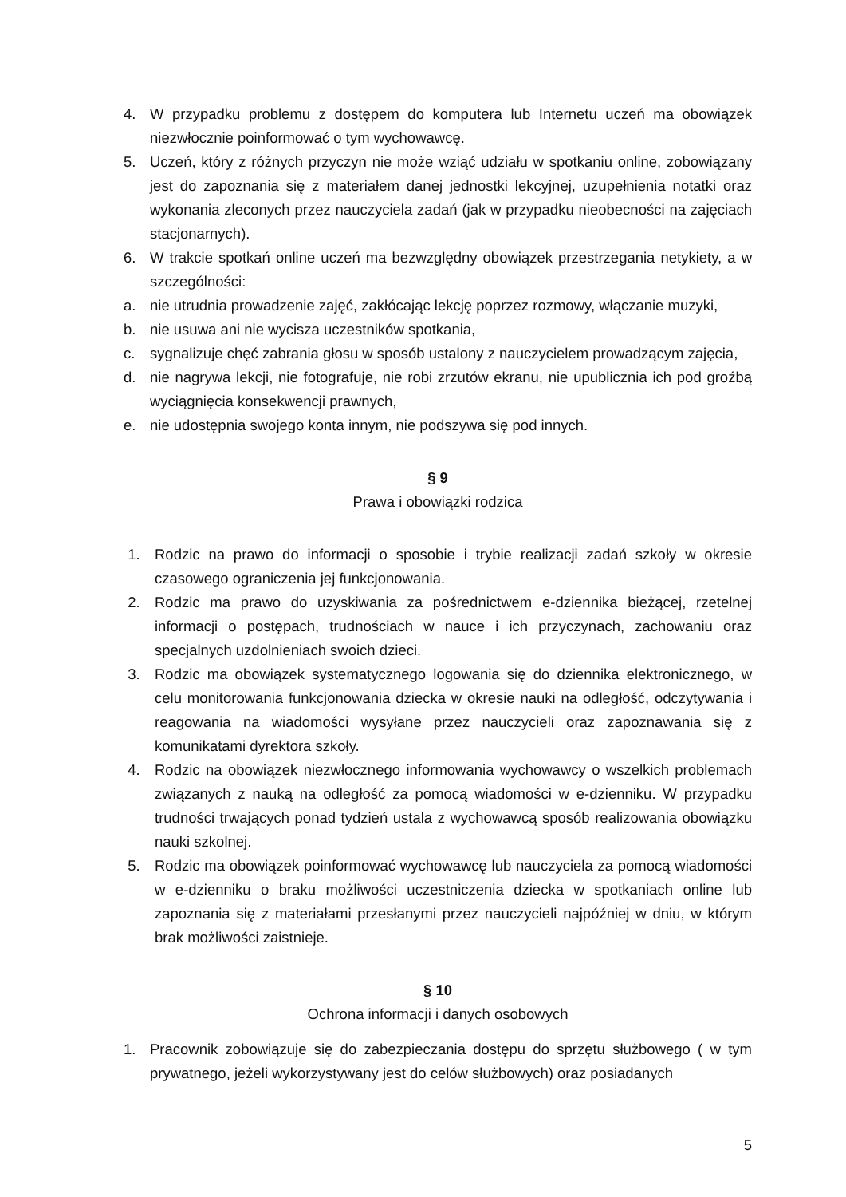4. W przypadku problemu z dostępem do komputera lub Internetu uczeń ma obowiązek niezwłocznie poinformować o tym wychowawcę.
5. Uczeń, który z różnych przyczyn nie może wziąć udziału w spotkaniu online, zobowiązany jest do zapoznania się z materiałem danej jednostki lekcyjnej, uzupełnienia notatki oraz wykonania zleconych przez nauczyciela zadań (jak w przypadku nieobecności na zajęciach stacjonarnych).
6. W trakcie spotkań online uczeń ma bezwzględny obowiązek przestrzegania netykiety, a w szczególności:
a. nie utrudnia prowadzenie zajęć, zakłócając lekcję poprzez rozmowy, włączanie muzyki,
b. nie usuwa ani nie wycisza uczestników spotkania,
c. sygnalizuje chęć zabrania głosu w sposób ustalony z nauczycielem prowadzącym zajęcia,
d. nie nagrywa lekcji, nie fotografuje, nie robi zrzutów ekranu, nie upublicznia ich pod groźbą wyciągnięcia konsekwencji prawnych,
e. nie udostępnia swojego konta innym, nie podszywa się pod innych.
§ 9
Prawa i obowiązki rodzica
1. Rodzic na prawo do informacji o sposobie i trybie realizacji zadań szkoły w okresie czasowego ograniczenia jej funkcjonowania.
2. Rodzic ma prawo do uzyskiwania za pośrednictwem e-dziennika bieżącej, rzetelnej informacji o postępach, trudnościach w nauce i ich przyczynach, zachowaniu oraz specjalnych uzdolnieniach swoich dzieci.
3. Rodzic ma obowiązek systematycznego logowania się do dziennika elektronicznego, w celu monitorowania funkcjonowania dziecka w okresie nauki na odległość, odczytywania i reagowania na wiadomości wysyłane przez nauczycieli oraz zapoznawania się z komunikatami dyrektora szkoły.
4. Rodzic na obowiązek niezwłocznego informowania wychowawcy o wszelkich problemach związanych z nauką na odległość za pomocą wiadomości w e-dzienniku. W przypadku trudności trwających ponad tydzień ustala z wychowawcą sposób realizowania obowiązku nauki szkolnej.
5. Rodzic ma obowiązek poinformować wychowawcę lub nauczyciela za pomocą wiadomości w e-dzienniku o braku możliwości uczestniczenia dziecka w spotkaniach online lub zapoznania się z materiałami przesłanymi przez nauczycieli najpóźniej w dniu, w którym brak możliwości zaistnieje.
§ 10
Ochrona informacji i danych osobowych
1. Pracownik zobowiązuje się do zabezpieczania dostępu do sprzętu służbowego ( w tym prywatnego, jeżeli wykorzystywany jest do celów służbowych) oraz posiadanych
5